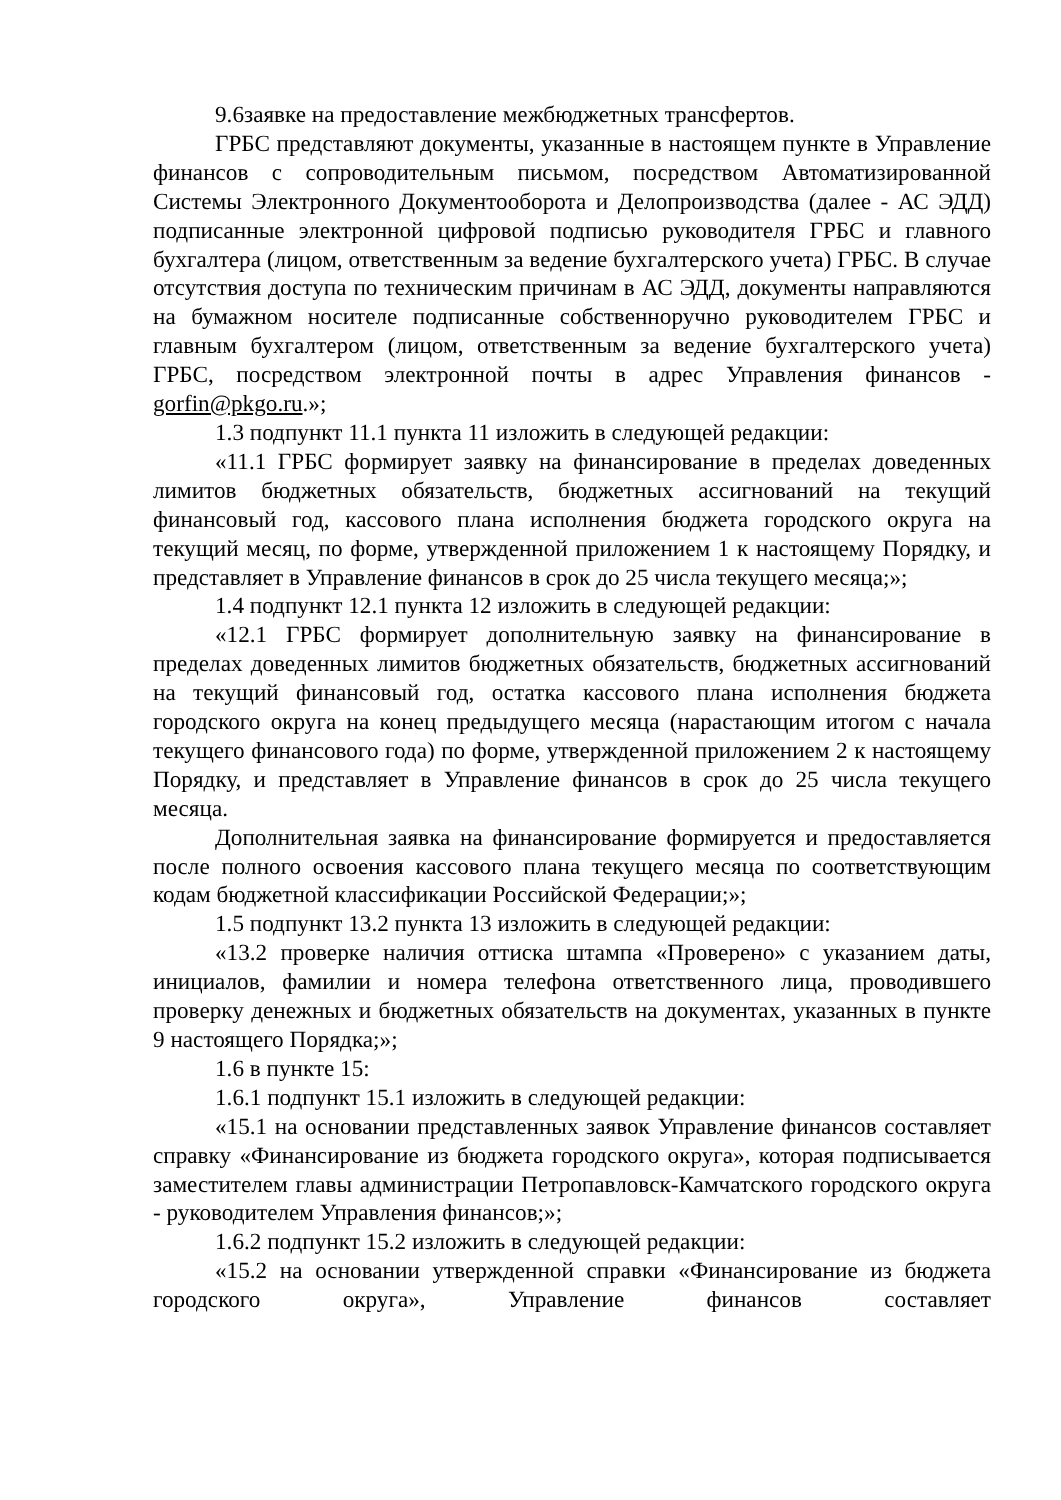9.6заявке на предоставление межбюджетных трансфертов.
ГРБС представляют документы, указанные в настоящем пункте в Управление финансов с сопроводительным письмом, посредством Автоматизированной Системы Электронного Документооборота и Делопроизводства (далее - АС ЭДД) подписанные электронной цифровой подписью руководителя ГРБС и главного бухгалтера (лицом, ответственным за ведение бухгалтерского учета) ГРБС. В случае отсутствия доступа по техническим причинам в АС ЭДД, документы направляются на бумажном носителе подписанные собственноручно руководителем ГРБС и главным бухгалтером (лицом, ответственным за ведение бухгалтерского учета) ГРБС, посредством электронной почты в адрес Управления финансов - gorfin@pkgo.ru.»;
1.3 подпункт 11.1 пункта 11 изложить в следующей редакции:
«11.1 ГРБС формирует заявку на финансирование в пределах доведенных лимитов бюджетных обязательств, бюджетных ассигнований на текущий финансовый год, кассового плана исполнения бюджета городского округа на текущий месяц, по форме, утвержденной приложением 1 к настоящему Порядку, и представляет в Управление финансов в срок до 25 числа текущего месяца;»;
1.4 подпункт 12.1 пункта 12 изложить в следующей редакции:
«12.1 ГРБС формирует дополнительную заявку на финансирование в пределах доведенных лимитов бюджетных обязательств, бюджетных ассигнований на текущий финансовый год, остатка кассового плана исполнения бюджета городского округа на конец предыдущего месяца (нарастающим итогом с начала текущего финансового года) по форме, утвержденной приложением 2 к настоящему Порядку, и представляет в Управление финансов в срок до 25 числа текущего месяца.
Дополнительная заявка на финансирование формируется и предоставляется после полного освоения кассового плана текущего месяца по соответствующим кодам бюджетной классификации Российской Федерации;»;
1.5 подпункт 13.2 пункта 13 изложить в следующей редакции:
«13.2 проверке наличия оттиска штампа «Проверено» с указанием даты, инициалов, фамилии и номера телефона ответственного лица, проводившего проверку денежных и бюджетных обязательств на документах, указанных в пункте 9 настоящего Порядка;»;
1.6 в пункте 15:
1.6.1 подпункт 15.1 изложить в следующей редакции:
«15.1 на основании представленных заявок Управление финансов составляет справку «Финансирование из бюджета городского округа», которая подписывается заместителем главы администрации Петропавловск-Камчатского городского округа - руководителем Управления финансов;»;
1.6.2 подпункт 15.2 изложить в следующей редакции:
«15.2 на основании утвержденной справки «Финансирование из бюджета городского округа», Управление финансов составляет